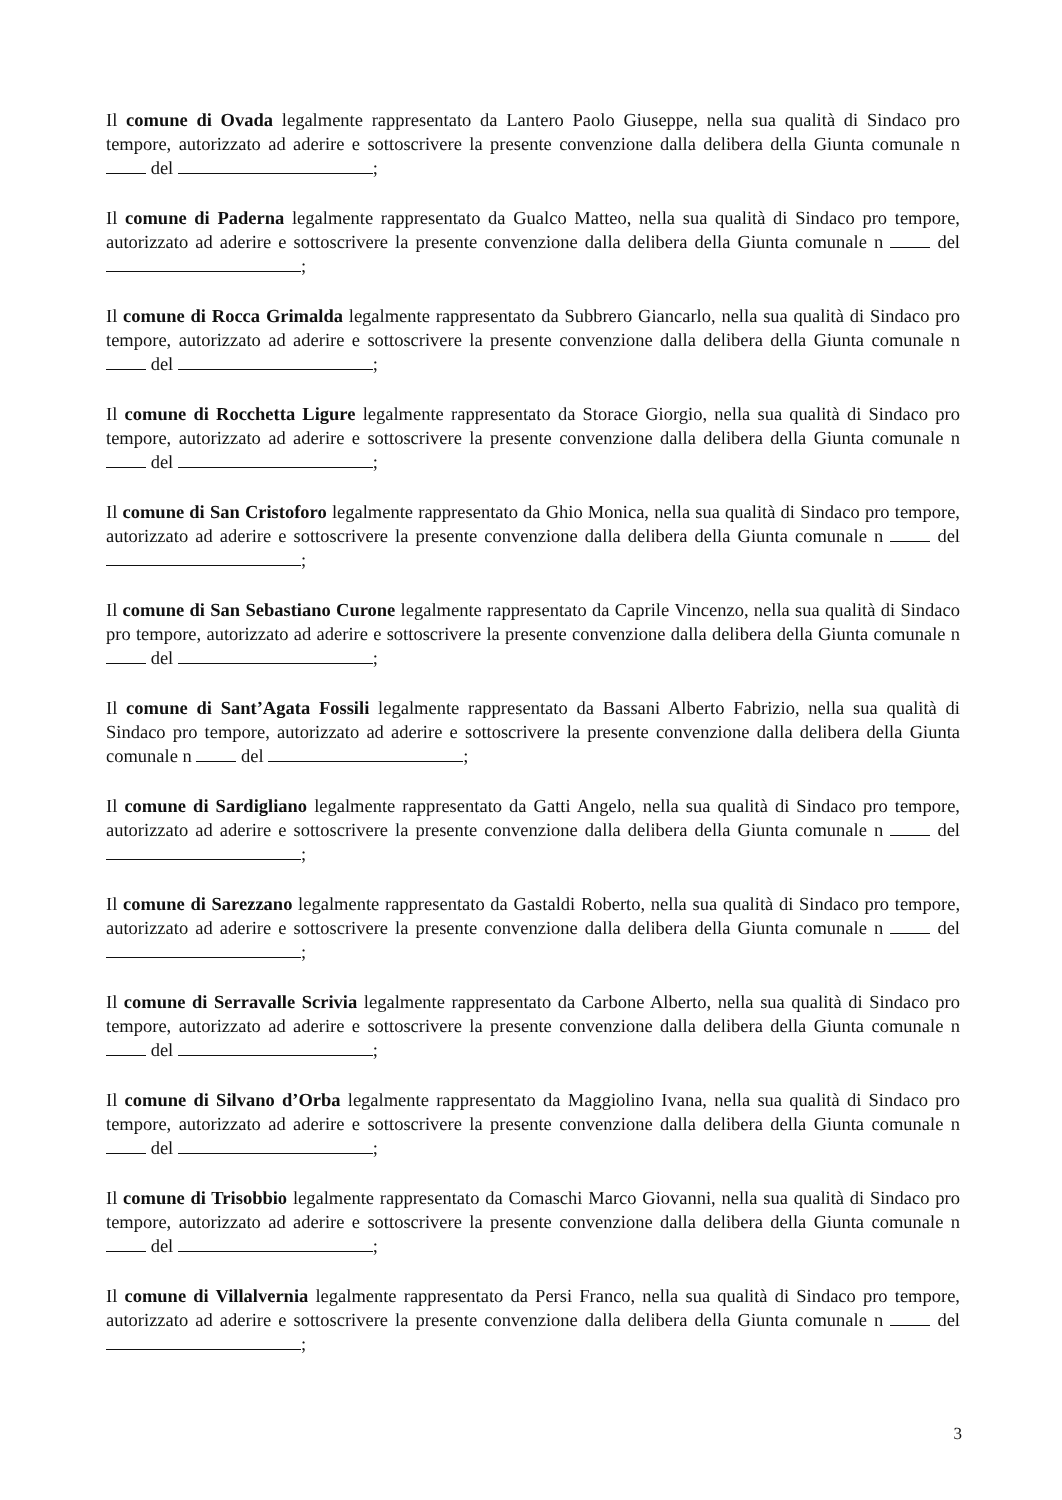Il comune di Ovada legalmente rappresentato da Lantero Paolo Giuseppe, nella sua qualità di Sindaco pro tempore, autorizzato ad aderire e sottoscrivere la presente convenzione dalla delibera della Giunta comunale n del ;
Il comune di Paderna legalmente rappresentato da Gualco Matteo, nella sua qualità di Sindaco pro tempore, autorizzato ad aderire e sottoscrivere la presente convenzione dalla delibera della Giunta comunale n del ;
Il comune di Rocca Grimalda legalmente rappresentato da Subbrero Giancarlo, nella sua qualità di Sindaco pro tempore, autorizzato ad aderire e sottoscrivere la presente convenzione dalla delibera della Giunta comunale n del ;
Il comune di Rocchetta Ligure legalmente rappresentato da Storace Giorgio, nella sua qualità di Sindaco pro tempore, autorizzato ad aderire e sottoscrivere la presente convenzione dalla delibera della Giunta comunale n del ;
Il comune di San Cristoforo legalmente rappresentato da Ghio Monica, nella sua qualità di Sindaco pro tempore, autorizzato ad aderire e sottoscrivere la presente convenzione dalla delibera della Giunta comunale n del ;
Il comune di San Sebastiano Curone legalmente rappresentato da Caprile Vincenzo, nella sua qualità di Sindaco pro tempore, autorizzato ad aderire e sottoscrivere la presente convenzione dalla delibera della Giunta comunale n del ;
Il comune di Sant’Agata Fossili legalmente rappresentato da Bassani Alberto Fabrizio, nella sua qualità di Sindaco pro tempore, autorizzato ad aderire e sottoscrivere la presente convenzione dalla delibera della Giunta comunale n del ;
Il comune di Sardigliano legalmente rappresentato da Gatti Angelo, nella sua qualità di Sindaco pro tempore, autorizzato ad aderire e sottoscrivere la presente convenzione dalla delibera della Giunta comunale n del ;
Il comune di Sarezzano legalmente rappresentato da Gastaldi Roberto, nella sua qualità di Sindaco pro tempore, autorizzato ad aderire e sottoscrivere la presente convenzione dalla delibera della Giunta comunale n del ;
Il comune di Serravalle Scrivia legalmente rappresentato da Carbone Alberto, nella sua qualità di Sindaco pro tempore, autorizzato ad aderire e sottoscrivere la presente convenzione dalla delibera della Giunta comunale n del ;
Il comune di Silvano d’Orba legalmente rappresentato da Maggiolino Ivana, nella sua qualità di Sindaco pro tempore, autorizzato ad aderire e sottoscrivere la presente convenzione dalla delibera della Giunta comunale n del ;
Il comune di Trisobbio legalmente rappresentato da Comaschi Marco Giovanni, nella sua qualità di Sindaco pro tempore, autorizzato ad aderire e sottoscrivere la presente convenzione dalla delibera della Giunta comunale n del ;
Il comune di Villalvernia legalmente rappresentato da Persi Franco, nella sua qualità di Sindaco pro tempore, autorizzato ad aderire e sottoscrivere la presente convenzione dalla delibera della Giunta comunale n del ;
3